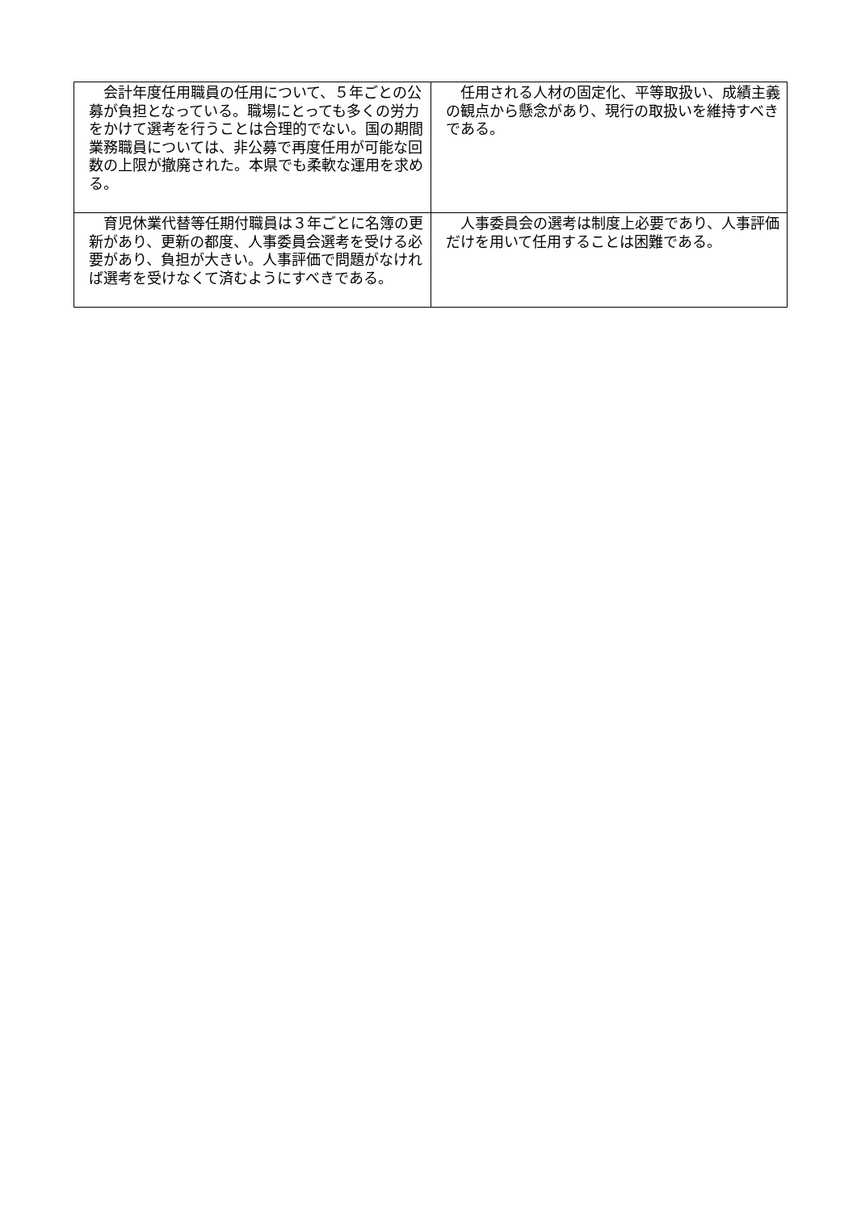| 会計年度任用職員の任用について、５年ごとの公募が負担となっている。職場にとっても多くの労力をかけて選考を行うことは合理的でない。国の期間業務職員については、非公募で再度任用が可能な回数の上限が撤廃された。本県でも柔軟な運用を求める。 | 任用される人材の固定化、平等取扱い、成績主義の観点から懸念があり、現行の取扱いを維持すべきである。 |
| 育児休業代替等任期付職員は３年ごとに名簿の更新があり、更新の都度、人事委員会選考を受ける必要があり、負担が大きい。人事評価で問題がなければ選考を受けなくて済むようにすべきである。 | 人事委員会の選考は制度上必要であり、人事評価だけを用いて任用することは困難である。 |